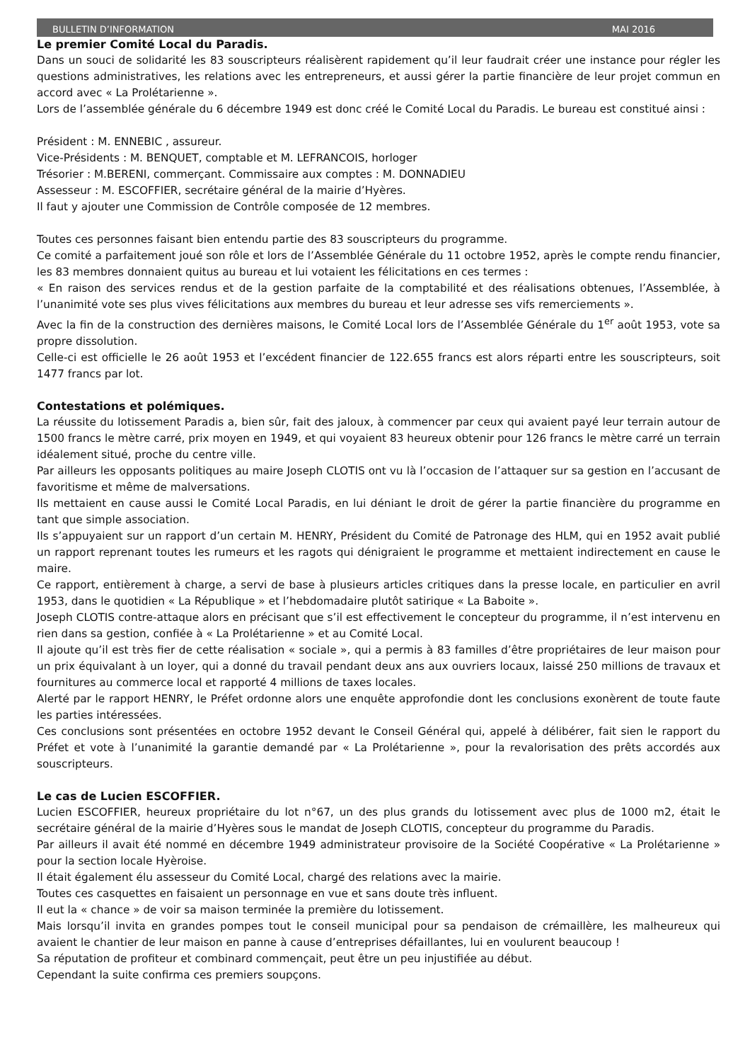BULLETIN D’INFORMATION MAI 2016
Le premier Comité Local du Paradis.
Dans un souci de solidarité les 83 souscripteurs réalisèrent rapidement qu’il leur faudrait créer une instance pour régler les questions administratives, les relations avec les entrepreneurs, et aussi gérer la partie financière de leur projet commun en accord avec « La Prolétarienne ».
Lors de l’assemblée générale du 6 décembre 1949 est donc créé le Comité Local du Paradis. Le bureau est constitué ainsi :
Président : M. ENNEBIC , assureur.
Vice-Présidents : M. BENQUET, comptable et M. LEFRANCOIS, horloger
Trésorier : M.BERENI, commerçant. Commissaire aux comptes : M. DONNADIEU
Assesseur : M. ESCOFFIER, secrétaire général de la mairie d’Hyères.
Il faut y ajouter une Commission de Contrôle composée de 12 membres.
Toutes ces personnes faisant bien entendu partie des 83 souscripteurs du programme.
Ce comité a parfaitement joué son rôle et lors de l’Assemblée Générale du 11 octobre 1952, après le compte rendu financier, les 83 membres donnaient quitus au bureau et lui votaient les félicitations en ces termes :
« En raison des services rendus et de la gestion parfaite de la comptabilité et des réalisations obtenues, l’Assemblée, à l’unanimité vote ses plus vives félicitations aux membres du bureau et leur adresse ses vifs remerciements ».
Avec la fin de la construction des dernières maisons, le Comité Local lors de l’Assemblée Générale du 1<sup>er</sup> août 1953, vote sa propre dissolution.
Celle-ci est officielle le 26 août 1953 et l’excédent financier de 122.655 francs est alors réparti entre les souscripteurs, soit 1477 francs par lot.
Contestations et polémiques.
La réussite du lotissement Paradis a, bien sûr, fait des jaloux, à commencer par ceux qui avaient payé leur terrain autour de 1500 francs le mètre carré, prix moyen en 1949, et qui voyaient 83 heureux obtenir pour 126 francs le mètre carré un terrain idéalement situé, proche du centre ville.
Par ailleurs les opposants politiques au maire Joseph CLOTIS ont vu là l’occasion de l’attaquer sur sa gestion en l’accusant de favoritisme et même de malversations.
Ils mettaient en cause aussi le Comité Local Paradis, en lui déniant le droit de gérer la partie financière du programme en tant que simple association.
Ils s’appuyaient sur un rapport d’un certain M. HENRY, Président du Comité de Patronage des HLM, qui en 1952 avait publié un rapport reprenant toutes les rumeurs et les ragots qui dénigraient le programme et mettaient indirectement en cause le maire.
Ce rapport, entièrement à charge, a servi de base à plusieurs articles critiques dans la presse locale, en particulier en avril 1953, dans le quotidien « La République » et l’hebdomadaire plutôt satirique « La Baboite ».
Joseph CLOTIS contre-attaque alors en précisant que s’il est effectivement le concepteur du programme, il n’est intervenu en rien dans sa gestion, confiée à « La Prolétarienne » et au Comité Local.
Il ajoute qu’il est très fier de cette réalisation « sociale », qui a permis à 83 familles d’être propriétaires de leur maison pour un prix équivalant à un loyer, qui a donné du travail pendant deux ans aux ouvriers locaux, laissé 250 millions de travaux et fournitures au commerce local et rapporté 4 millions de taxes locales.
Alerté par le rapport HENRY, le Préfet ordonne alors une enquête approfondie dont les conclusions exonèrent de toute faute les parties intéressées.
Ces conclusions sont présentées en octobre 1952 devant le Conseil Général qui, appelé à délibérer, fait sien le rapport du Préfet et vote à l’unanimité la garantie demandé par « La Prolétarienne », pour la revalorisation des prêts accordés aux souscripteurs.
Le cas de Lucien ESCOFFIER.
Lucien ESCOFFIER, heureux propriétaire du lot n°67, un des plus grands du lotissement avec plus de 1000 m2, était le secrétaire général de la mairie d’Hyères sous le mandat de Joseph CLOTIS, concepteur du programme du Paradis.
Par ailleurs il avait été nommé en décembre 1949 administrateur provisoire de la Société Coopérative « La Prolétarienne » pour la section locale Hyèroise.
Il était également élu assesseur du Comité Local, chargé des relations avec la mairie.
Toutes ces casquettes en faisaient un personnage en vue et sans doute très influent.
Il eut la « chance » de voir sa maison terminée la première du lotissement.
Mais lorsqu’il invita en grandes pompes tout le conseil municipal pour sa pendaison de crémaillère, les malheureux qui avaient le chantier de leur maison en panne à cause d’entreprises défaillantes, lui en voulurent beaucoup !
Sa réputation de profiteur et combinard commençait, peut être un peu injustifiée au début.
Cependant la suite confirma ces premiers soupçons.